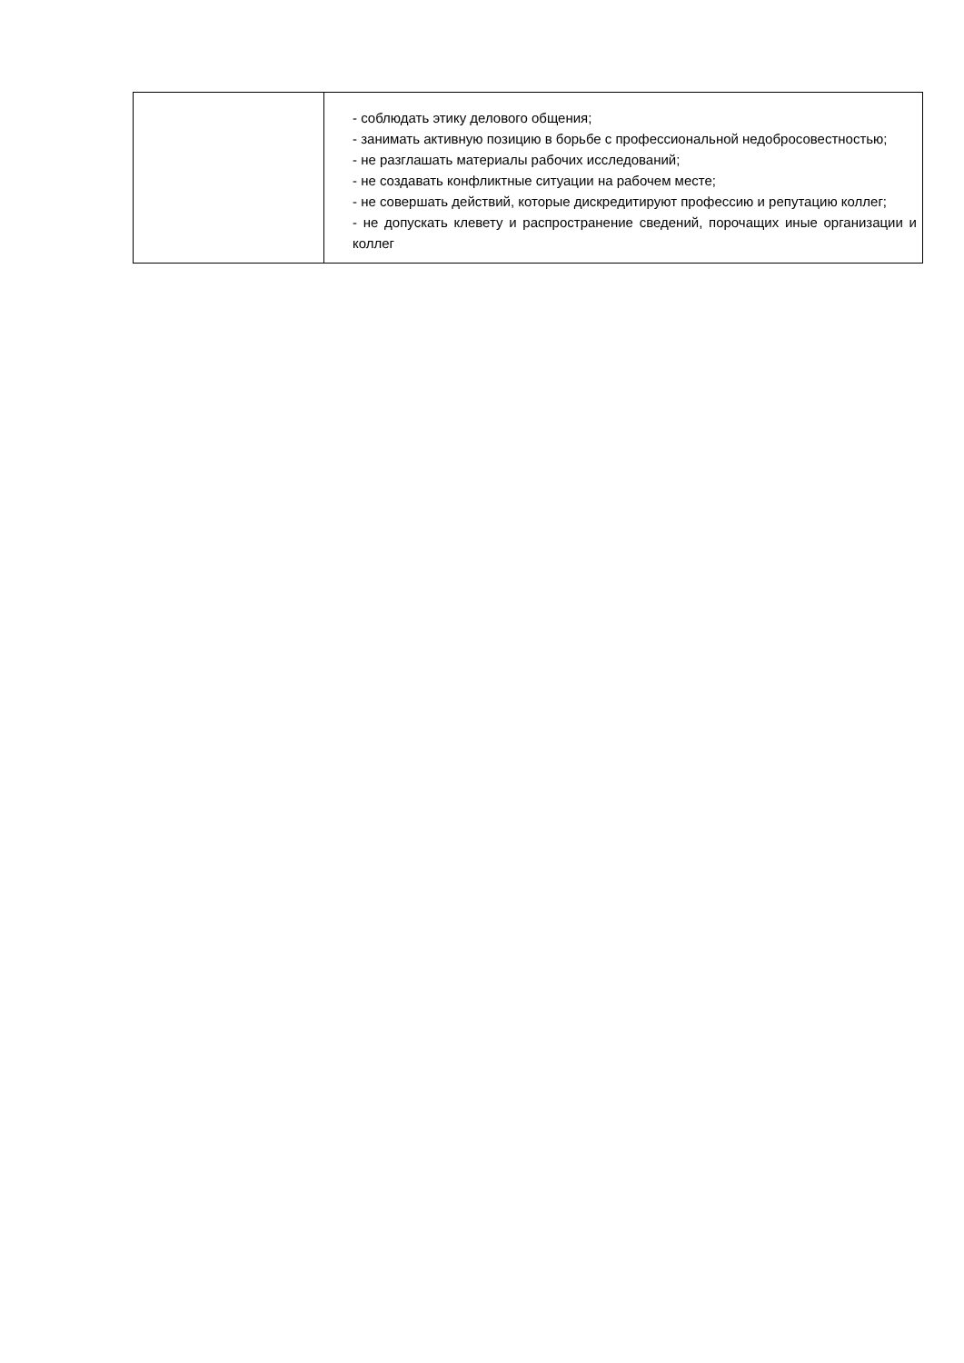| | - соблюдать этику делового общения; - занимать активную позицию в борьбе с профессиональной недобросовестностью; - не разглашать материалы рабочих исследований; - не создавать конфликтные ситуации на рабочем месте; - не совершать действий, которые дискредитируют профессию и репутацию коллег; - не допускать клевету и распространение сведений, порочащих иные организации и коллег |